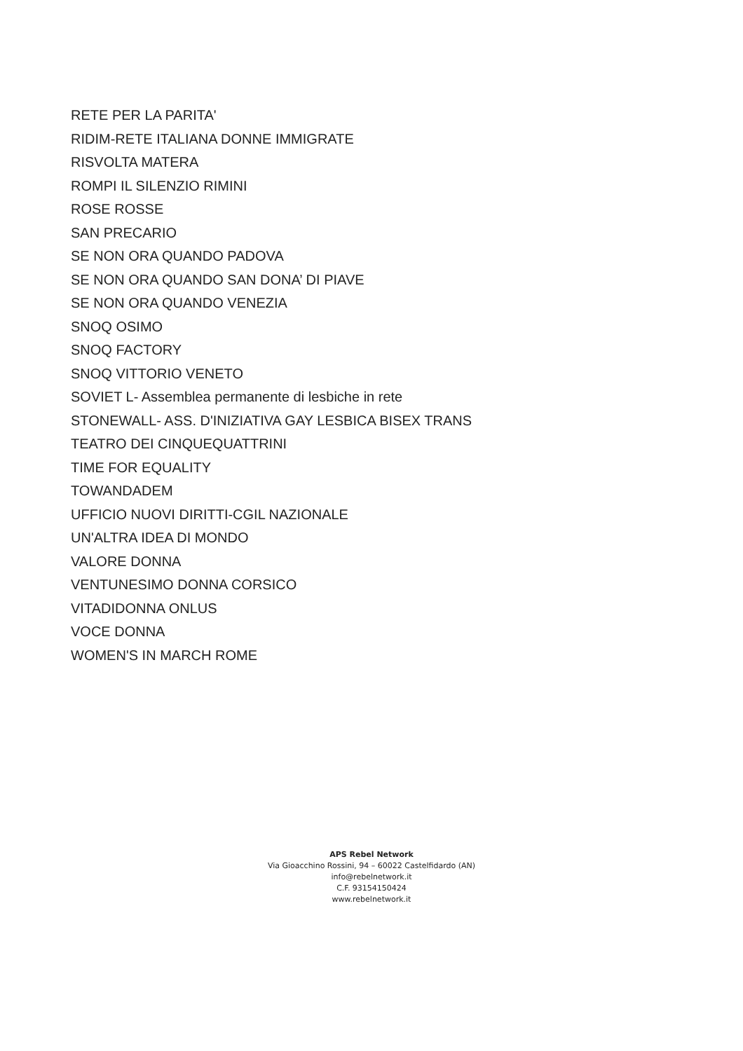RETE PER LA PARITA'
RIDIM-RETE ITALIANA DONNE IMMIGRATE
RISVOLTA MATERA
ROMPI IL SILENZIO RIMINI
ROSE ROSSE
SAN PRECARIO
SE NON ORA QUANDO PADOVA
SE NON ORA QUANDO SAN DONA’ DI PIAVE
SE NON ORA QUANDO VENEZIA
SNOQ OSIMO
SNOQ FACTORY
SNOQ VITTORIO VENETO
SOVIET L- Assemblea permanente di lesbiche in rete
STONEWALL- ASS. D'INIZIATIVA GAY LESBICA BISEX TRANS
TEATRO DEI CINQUEQUATTRINI
TIME FOR EQUALITY
TOWANDADEM
UFFICIO NUOVI DIRITTI-CGIL NAZIONALE
UN'ALTRA IDEA DI MONDO
VALORE DONNA
VENTUNESIMO DONNA CORSICO
VITADIDONNA ONLUS
VOCE DONNA
WOMEN'S IN MARCH ROME
APS Rebel Network
Via Gioacchino Rossini, 94 – 60022 Castelfidardo (AN)
info@rebelnetwork.it
C.F. 93154150424
www.rebelnetwork.it